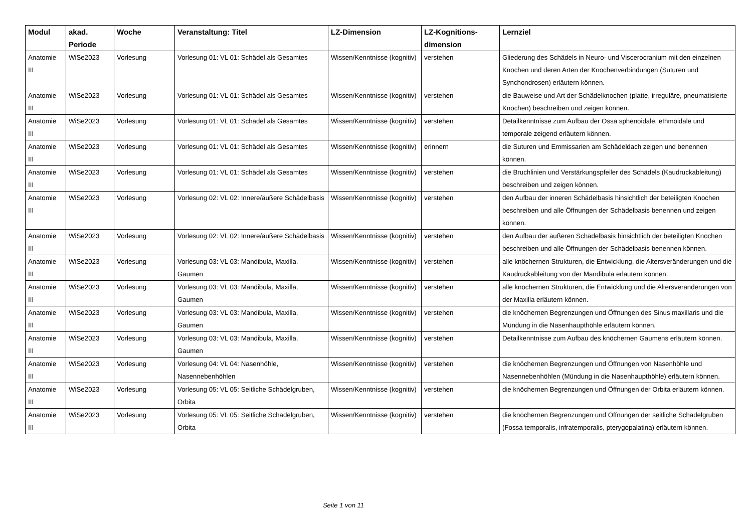| Modul | akad. Periode | Woche | Veranstaltung: Titel | LZ-Dimension | LZ-Kognitions-dimension | Lernziel |
| --- | --- | --- | --- | --- | --- | --- |
| Anatomie III | WiSe2023 | Vorlesung | Vorlesung 01: VL 01: Schädel als Gesamtes | Wissen/Kenntnisse (kognitiv) | verstehen | Gliederung des Schädels in Neuro- und Viscerocranium mit den einzelnen Knochen und deren Arten der Knochenverbindungen (Suturen und Synchondrosen) erläutern können. |
| Anatomie III | WiSe2023 | Vorlesung | Vorlesung 01: VL 01: Schädel als Gesamtes | Wissen/Kenntnisse (kognitiv) | verstehen | die Bauweise und Art der Schädelknochen (platte, irreguläre, pneumatisierte Knochen) beschreiben und zeigen können. |
| Anatomie III | WiSe2023 | Vorlesung | Vorlesung 01: VL 01: Schädel als Gesamtes | Wissen/Kenntnisse (kognitiv) | verstehen | Detailkenntnisse zum Aufbau der Ossa sphenoidale, ethmoidale und temporale zeigend erläutern können. |
| Anatomie III | WiSe2023 | Vorlesung | Vorlesung 01: VL 01: Schädel als Gesamtes | Wissen/Kenntnisse (kognitiv) | erinnern | die Suturen und Emmissarien am Schädeldach zeigen und benennen können. |
| Anatomie III | WiSe2023 | Vorlesung | Vorlesung 01: VL 01: Schädel als Gesamtes | Wissen/Kenntnisse (kognitiv) | verstehen | die Bruchlinien und Verstärkungspfeiler des Schädels (Kaudruckableitung) beschreiben und zeigen können. |
| Anatomie III | WiSe2023 | Vorlesung | Vorlesung 02: VL 02: Innere/äußere Schädelbasis | Wissen/Kenntnisse (kognitiv) | verstehen | den Aufbau der inneren Schädelbasis hinsichtlich der beteiligten Knochen beschreiben und alle Öffnungen der Schädelbasis benennen und zeigen können. |
| Anatomie III | WiSe2023 | Vorlesung | Vorlesung 02: VL 02: Innere/äußere Schädelbasis | Wissen/Kenntnisse (kognitiv) | verstehen | den Aufbau der äußeren Schädelbasis hinsichtlich der beteiligten Knochen beschreiben und alle Öffnungen der Schädelbasis benennen können. |
| Anatomie III | WiSe2023 | Vorlesung | Vorlesung 03: VL 03: Mandibula, Maxilla, Gaumen | Wissen/Kenntnisse (kognitiv) | verstehen | alle knöchernen Strukturen, die Entwicklung, die Altersveränderungen und die Kaudruckableitung von der Mandibula erläutern können. |
| Anatomie III | WiSe2023 | Vorlesung | Vorlesung 03: VL 03: Mandibula, Maxilla, Gaumen | Wissen/Kenntnisse (kognitiv) | verstehen | alle knöchernen Strukturen, die Entwicklung und die Altersveränderungen von der Maxilla erläutern können. |
| Anatomie III | WiSe2023 | Vorlesung | Vorlesung 03: VL 03: Mandibula, Maxilla, Gaumen | Wissen/Kenntnisse (kognitiv) | verstehen | die knöchernen Begrenzungen und Öffnungen des Sinus maxillaris und die Mündung in die Nasenhaupthöhle erläutern können. |
| Anatomie III | WiSe2023 | Vorlesung | Vorlesung 03: VL 03: Mandibula, Maxilla, Gaumen | Wissen/Kenntnisse (kognitiv) | verstehen | Detailkenntnisse zum Aufbau des knöchernen Gaumens erläutern können. |
| Anatomie III | WiSe2023 | Vorlesung | Vorlesung 04: VL 04: Nasenhöhle, Nasennebenhöhlen | Wissen/Kenntnisse (kognitiv) | verstehen | die knöchernen Begrenzungen und Öffnungen von Nasenhöhle und Nasennebenhöhlen (Mündung in die Nasenhaupthöhle) erläutern können. |
| Anatomie III | WiSe2023 | Vorlesung | Vorlesung 05: VL 05: Seitliche Schädelgruben, Orbita | Wissen/Kenntnisse (kognitiv) | verstehen | die knöchernen Begrenzungen und Öffnungen der Orbita erläutern können. |
| Anatomie III | WiSe2023 | Vorlesung | Vorlesung 05: VL 05: Seitliche Schädelgruben, Orbita | Wissen/Kenntnisse (kognitiv) | verstehen | die knöchernen Begrenzungen und Öffnungen der seitliche Schädelgruben (Fossa temporalis, infratemporalis, pterygopalatina) erläutern können. |
Seite 1 von 11